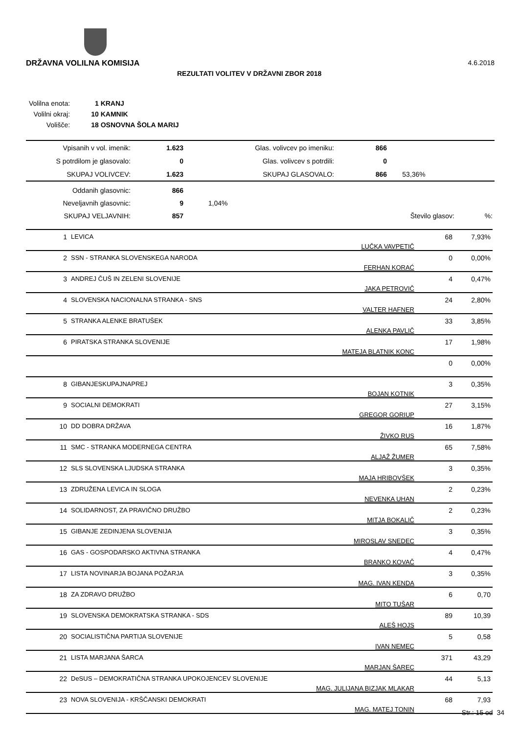DRŽAVNA VOLILNA KOMISIJA 4.6.2018
REZULTATI VOLITEV V DRŽAVNI ZBOR 2018
| Volilna enota: | 1 KRANJ |
| Volilni okraj: | 10 KAMNIK |
| Volišče: | 18 OSNOVNA ŠOLA MARIJ |
| Vpisanih v vol. imenik: | 1.623 | Glas. volivcev po imeniku: | 866 | |
| S potrdilom je glasovalo: | 0 | Glas. volivcev s potrdili: | 0 | |
| SKUPAJ VOLIVCEV: | 1.623 | SKUPAJ GLASOVALO: | 866 | 53,36% |
| Oddanih glasovnic: | 866 | | | |
| Neveljavnih glasovnic: | 9 | 1,04% | | |
| SKUPAJ VELJAVNIH: | 857 | | Število glasov: | %: |
| 1 | LEVICA | LUČKA VAVPETIČ | 68 | 7,93% |
| 2 | SSN - STRANKA SLOVENSKEGA NARODA | FERHAN KORAĆ | 0 | 0,00% |
| 3 | ANDREJ ČUŠ IN ZELENI SLOVENIJE | JAKA PETROVIČ | 4 | 0,47% |
| 4 | SLOVENSKA NACIONALNA STRANKA - SNS | VALTER HAFNER | 24 | 2,80% |
| 5 | STRANKA ALENKE BRATUŠEK | ALENKA PAVLIČ | 33 | 3,85% |
| 6 | PIRATSKA STRANKA SLOVENIJE | MATEJA BLATNIK KONC | 17 | 1,98% |
| | | | 0 | 0,00% |
| 8 | GIBANJESKUPAJNAPREJ | BOJAN KOTNIK | 3 | 0,35% |
| 9 | SOCIALNI DEMOKRATI | GREGOR GORIUP | 27 | 3,15% |
| 10 | DD DOBRA DRŽAVA | ŽIVKO RUS | 16 | 1,87% |
| 11 | SMC - STRANKA MODERNEGA CENTRA | ALJAŽ ŽUMER | 65 | 7,58% |
| 12 | SLS SLOVENSKA LJUDSKA STRANKA | MAJA HRIBOVŠEK | 3 | 0,35% |
| 13 | ZDRUŽENA LEVICA IN SLOGA | NEVENKA UHAN | 2 | 0,23% |
| 14 | SOLIDARNOST, ZA PRAVIČNO DRUŽBO | MITJA BOKALIČ | 2 | 0,23% |
| 15 | GIBANJE ZEDINJENA SLOVENIJA | MIROSLAV SNEDEC | 3 | 0,35% |
| 16 | GAS - GOSPODARSKO AKTIVNA STRANKA | BRANKO KOVAČ | 4 | 0,47% |
| 17 | LISTA NOVINARJA BOJANA POŽARJA | MAG. IVAN KENDA | 3 | 0,35% |
| 18 | ZA ZDRAVO DRUŽBO | MITO TUŠAR | 6 | 0,70 |
| 19 | SLOVENSKA DEMOKRATSKA STRANKA - SDS | ALEŠ HOJS | 89 | 10,39 |
| 20 | SOCIALISTIČNA PARTIJA SLOVENIJE | IVAN NEMEC | 5 | 0,58 |
| 21 | LISTA MARJANA ŠARCA | MARJAN ŠAREC | 371 | 43,29 |
| 22 | DeSUS – DEMOKRATIČNA STRANKA UPOKOJENCEV SLOVENIJE | MAG. JULIJANA BIZJAK MLAKAR | 44 | 5,13 |
| 23 | NOVA SLOVENIJA - KRŠČANSKI DEMOKRATI | MAG. MATEJ TONIN | 68 | 7,93 |
Str.: 15 od 34